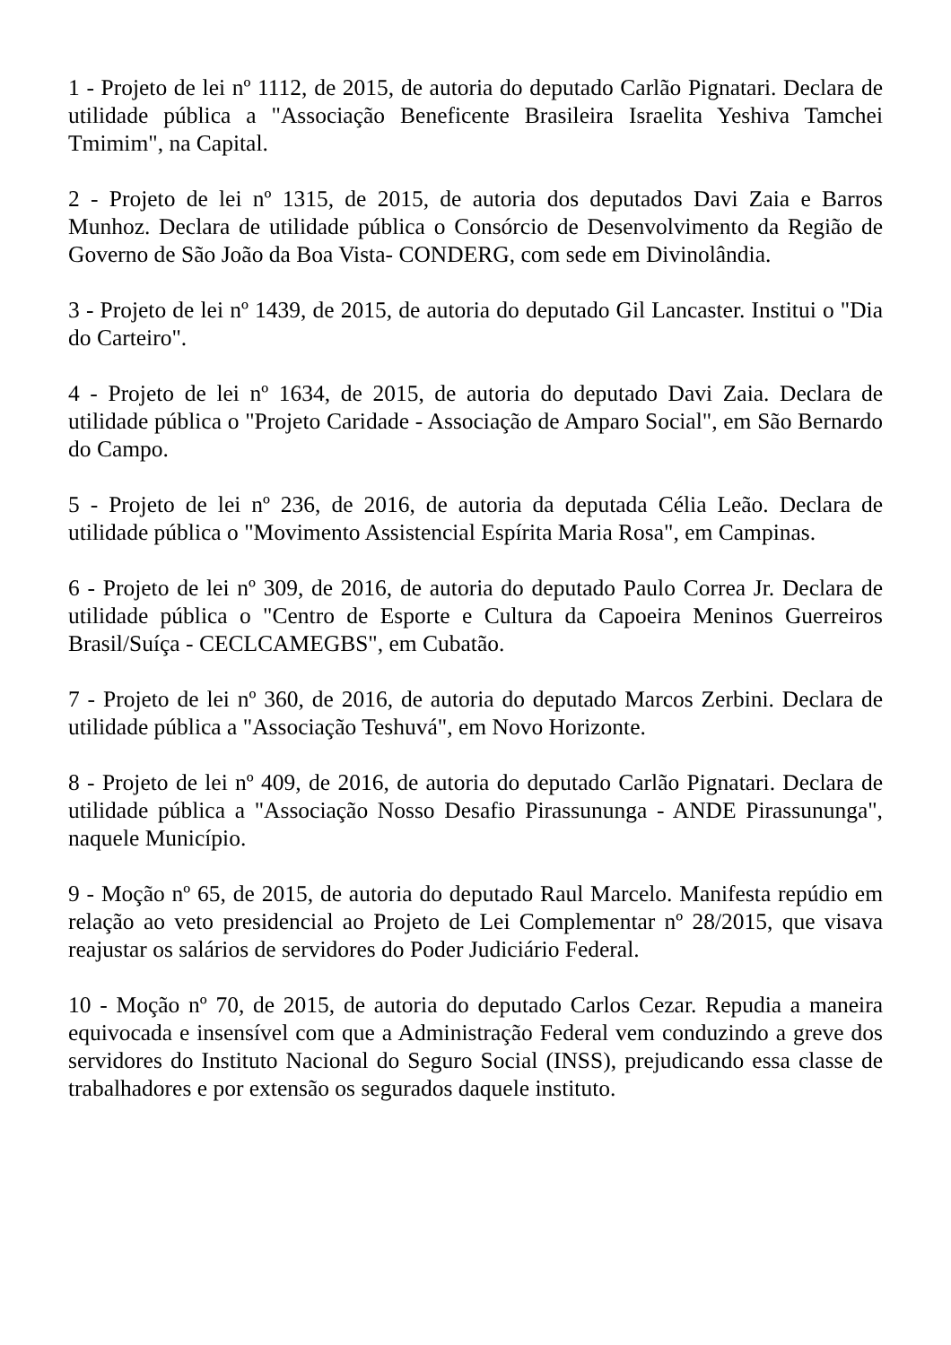1 - Projeto de lei nº 1112, de 2015, de autoria do deputado Carlão Pignatari. Declara de utilidade pública a "Associação Beneficente Brasileira Israelita Yeshiva Tamchei Tmimim", na Capital.
2 - Projeto de lei nº 1315, de 2015, de autoria dos deputados Davi Zaia e Barros Munhoz. Declara de utilidade pública o Consórcio de Desenvolvimento da Região de Governo de São João da Boa Vista- CONDERG, com sede em Divinolândia.
3 - Projeto de lei nº 1439, de 2015, de autoria do deputado Gil Lancaster. Institui o "Dia do Carteiro".
4 - Projeto de lei nº 1634, de 2015, de autoria do deputado Davi Zaia. Declara de utilidade pública o "Projeto Caridade - Associação de Amparo Social", em São Bernardo do Campo.
5 - Projeto de lei nº 236, de 2016, de autoria da deputada Célia Leão. Declara de utilidade pública o "Movimento Assistencial Espírita Maria Rosa", em Campinas.
6 - Projeto de lei nº 309, de 2016, de autoria do deputado Paulo Correa Jr. Declara de utilidade pública o "Centro de Esporte e Cultura da Capoeira Meninos Guerreiros Brasil/Suíça - CECLCAMEGBS", em Cubatão.
7 - Projeto de lei nº 360, de 2016, de autoria do deputado Marcos Zerbini. Declara de utilidade pública a "Associação Teshuvá", em Novo Horizonte.
8 - Projeto de lei nº 409, de 2016, de autoria do deputado Carlão Pignatari. Declara de utilidade pública a "Associação Nosso Desafio Pirassununga - ANDE Pirassununga", naquele Município.
9 - Moção nº 65, de 2015, de autoria do deputado Raul Marcelo. Manifesta repúdio em relação ao veto presidencial ao Projeto de Lei Complementar nº 28/2015, que visava reajustar os salários de servidores do Poder Judiciário Federal.
10 - Moção nº 70, de 2015, de autoria do deputado Carlos Cezar. Repudia a maneira equivocada e insensível com que a Administração Federal vem conduzindo a greve dos servidores do Instituto Nacional do Seguro Social (INSS), prejudicando essa classe de trabalhadores e por extensão os segurados daquele instituto.